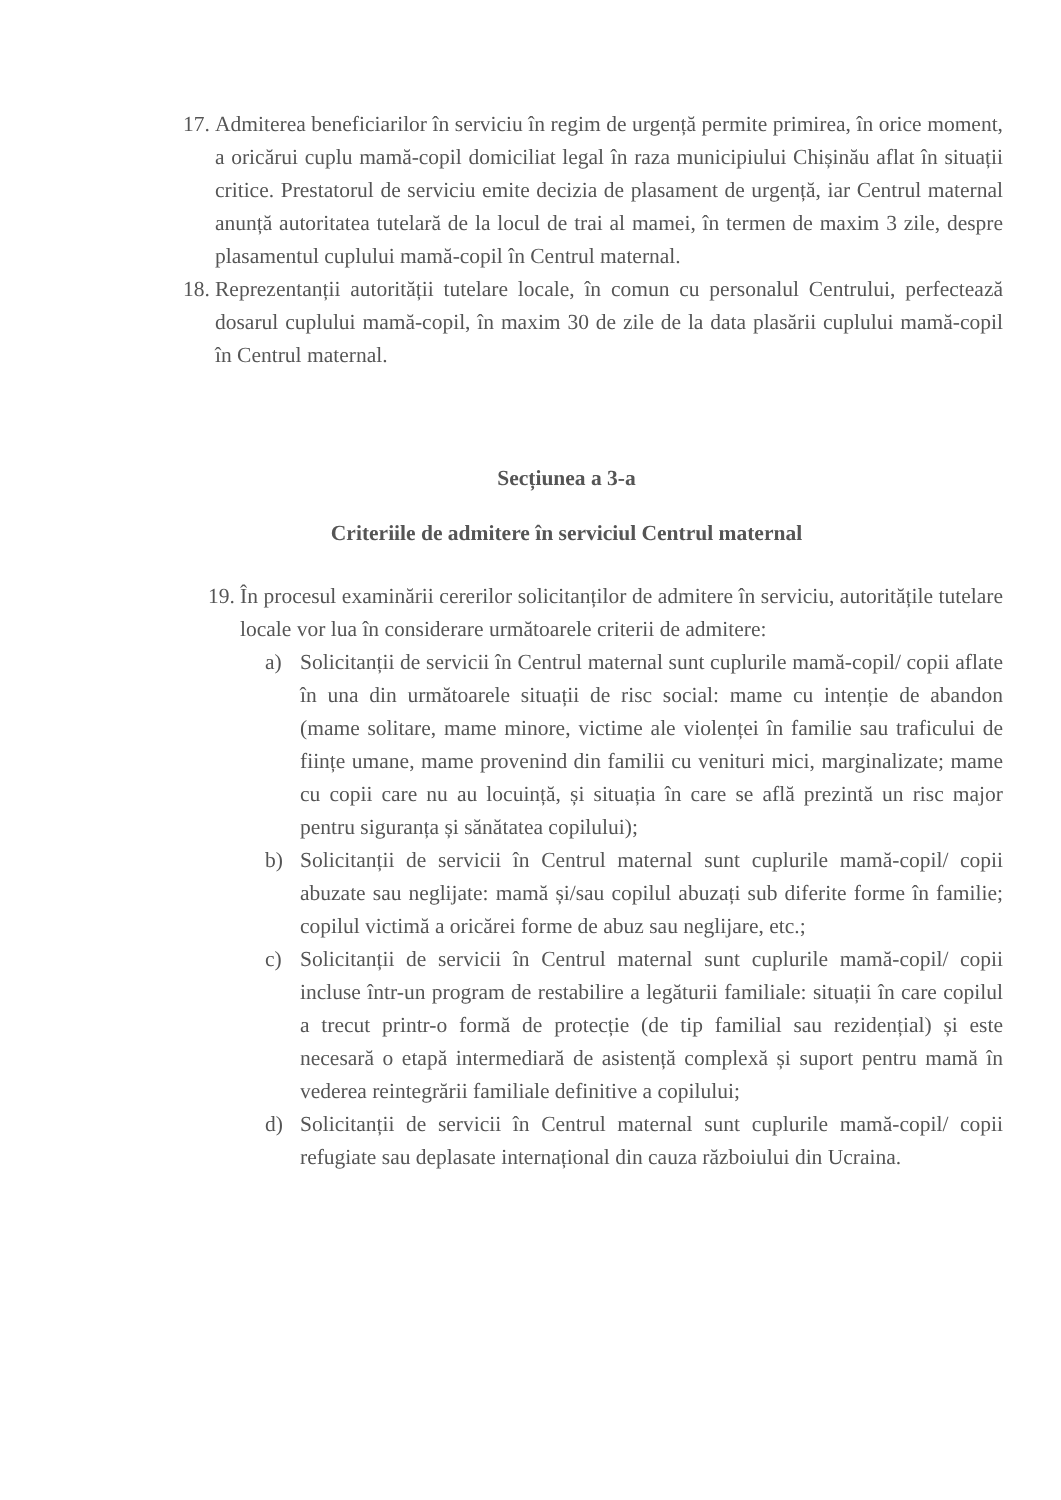17.
Admiterea beneficiarilor în serviciu în regim de urgență permite primirea, în orice moment, a oricărui cuplu mamă-copil domiciliat legal în raza municipiului Chișinău aflat în situații critice. Prestatorul de serviciu emite decizia de plasament de urgență, iar Centrul maternal anunță autoritatea tutelară de la locul de trai al mamei, în termen de maxim 3 zile, despre plasamentul cuplului mamă-copil în Centrul maternal.
18.
Reprezentanții autorității tutelare locale, în comun cu personalul Centrului, perfectează dosarul cuplului mamă-copil, în maxim 30 de zile de la data plasării cuplului mamă-copil în Centrul maternal.
Secțiunea a 3-a
Criteriile de admitere în serviciul Centrul maternal
19.
În procesul examinării cererilor solicitanților de admitere în serviciu, autoritățile tutelare locale vor lua în considerare următoarele criterii de admitere:
a) Solicitanții de servicii în Centrul maternal sunt cuplurile mamă-copil/ copii aflate în una din următoarele situații de risc social: mame cu intenție de abandon (mame solitare, mame minore, victime ale violenței în familie sau traficului de ființe umane, mame provenind din familii cu venituri mici, marginalizate; mame cu copii care nu au locuință, și situația în care se află prezintă un risc major pentru siguranța și sănătatea copilului);
b) Solicitanții de servicii în Centrul maternal sunt cuplurile mamă-copil/ copii abuzate sau neglijate: mamă și/sau copilul abuzați sub diferite forme în familie; copilul victimă a oricărei forme de abuz sau neglijare, etc.;
c) Solicitanții de servicii în Centrul maternal sunt cuplurile mamă-copil/ copii incluse într-un program de restabilire a legăturii familiale: situații în care copilul a trecut printr-o formă de protecție (de tip familial sau rezidențial) și este necesară o etapă intermediară de asistență complexă și suport pentru mamă în vederea reintegrării familiale definitive a copilului;
d) Solicitanții de servicii în Centrul maternal sunt cuplurile mamă-copil/ copii refugiate sau deplasate internațional din cauza războiului din Ucraina.